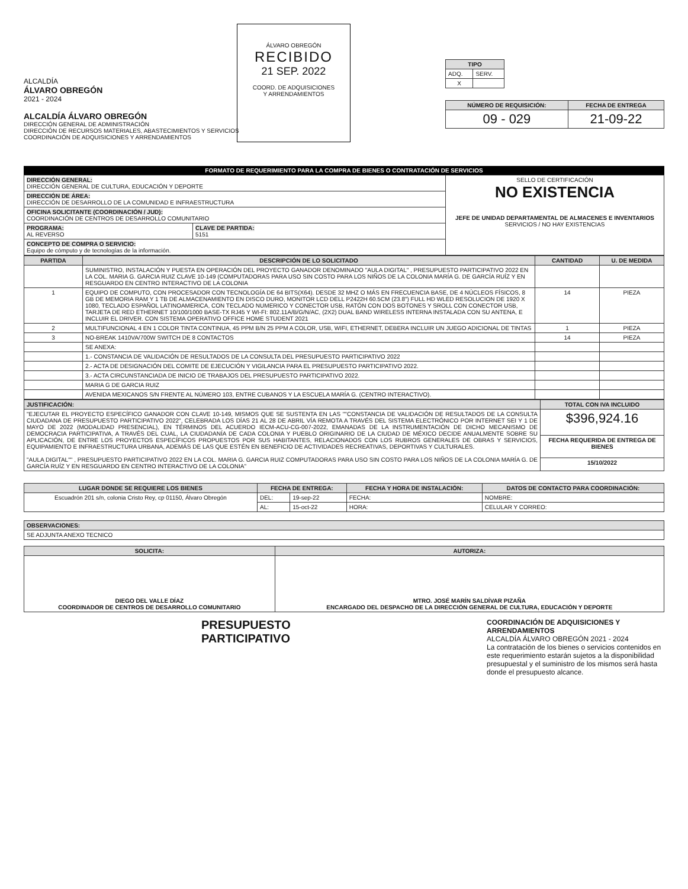ALCALDÍA
ÁLVARO OBREGÓN
2021 - 2024
ALCALDÍA ÁLVARO OBREGÓN
DIRECCIÓN GENERAL DE ADMINISTRACIÓN
DIRECCIÓN DE RECURSOS MATERIALES, ABASTECIMIENTOS Y SERVICIOS
COORDINACIÓN DE ADQUISICIONES Y ARRENDAMIENTOS
ÁLVARO OBREGÓN
RECIBIDO
21 SEP. 2022
COORD. DE ADQUISICIONES
Y ARRENDAMIENTOS
| TIPO | |
| --- | --- |
| ADQ. | SERV. |
| X | |
| NÚMERO DE REQUISICIÓN: | FECHA DE ENTREGA |
| --- | --- |
| 09 - 029 | 21-09-22 |
FORMATO DE REQUERIMIENTO PARA LA COMPRA DE BIENES O CONTRATACIÓN DE SERVICIOS
| DIRECCIÓN GENERAL: DIRECCIÓN GENERAL DE CULTURA, EDUCACIÓN Y DEPORTE | | SELLO DE CERTIFICACIÓN NO EXISTENCIA JEFE DE UNIDAD DEPARTAMENTAL DE ALMACENES E INVENTARIOS SERVICIOS / NO HAY EXISTENCIAS |
| DIRECCIÓN DE ÁREA: DIRECCIÓN DE DESARROLLO DE LA COMUNIDAD E INFRAESTRUCTURA | | |
| OFICINA SOLICITANTE (COORDINACIÓN / JUD): COORDINACIÓN DE CENTROS DE DESARROLLO COMUNITARIO | | |
| PROGRAMA: AL REVERSO | CLAVE DE PARTIDA: 5151 | |
| CONCEPTO DE COMPRA O SERVICIO: Equipo de cómputo y de tecnologías de la información. | | |
| PARTIDA | DESCRIPCIÓN DE LO SOLICITADO | CANTIDAD | U. DE MEDIDA |
| --- | --- | --- | --- |
| | SUMINISTRO, INSTALACIÓN Y PUESTA EN OPERACIÓN DEL PROYECTO GANADOR DENOMINADO "AULA DIGITAL" , PRESUPUESTO PARTICIPATIVO 2022 EN LA COL. MARIA G. GARCIA RUIZ CLAVE 10-149 (COMPUTADORAS PARA USO SIN COSTO PARA LOS NIÑOS DE LA COLONIA MARÍA G. DE GARCÍA RUÍZ Y EN RESGUARDO EN CENTRO INTERACTIVO DE LA COLONIA | | |
| 1 | EQUIPO DE COMPUTO, CON PROCESADOR CON TECNOLOGÍA DE 64 BITS(X64). DESDE 32 MHZ O MÁS EN FRECUENCIA BASE, DE 4 NÚCLEOS FÍSICOS, 8 GB DE MEMORIA RAM Y 1 TB DE ALMACENAMIENTO EN DISCO DURO, MONITOR LCD DELL P2422H 60.5CM (23.8") FULL HD WLED RESOLUCION DE 1920 X 1080, TECLADO ESPAÑOL LATINOAMERICA, CON TECLADO NUMERICO Y CONECTOR USB, RATÓN CON DOS BOTONES Y SROLL CON CONECTOR USB, TARJETA DE RED ETHERNET 10/100/1000 BASE-TX RJ45 Y WI-FI: 802.11A/B/G/N/AC, (2X2) DUAL BAND WIRELESS INTERNA INSTALADA CON SU ANTENA, E INCLUIR EL DRIVER. CON SISTEMA OPERATIVO OFFICE HOME STUDENT 2021 | 14 | PIEZA |
| 2 | MULTIFUNCIONAL 4 EN 1 COLOR TINTA CONTINUA, 45 PPM B/N 25 PPM A COLOR, USB, WIFI, ETHERNET, DEBERA INCLUIR UN JUEGO ADICIONAL DE TINTAS | 1 | PIEZA |
| 3 | NO-BREAK 1410VA/700W SWITCH DE 8 CONTACTOS | 14 | PIEZA |
| | SE ANEXA: | | |
| | 1.- CONSTANCIA DE VALIDACIÓN DE RESULTADOS DE LA CONSULTA DEL PRESUPUESTO PARTICIPATIVO 2022 | | |
| | 2.- ACTA DE DESIGNACIÓN DEL COMITE DE EJECUCIÓN Y VIGILANCIA PARA EL PRESUPUESTO PARTICIPATIVO 2022. | | |
| | 3.- ACTA CIRCUNSTANCIADA DE INICIO DE TRABAJOS DEL PRESUPUESTO PARTICIPATIVO 2022. | | |
| | MARIA G DE GARCIA RUIZ | | |
| | AVENIDA MEXICANOS S/N FRENTE AL NÚMERO 103, ENTRE CUBANOS Y LA ESCUELA MARÍA G. (CENTRO INTERACTIVO). | | |
| JUSTIFICACIÓN: | TOTAL CON IVA INCLUIDO |
| --- | --- |
| "EJECUTAR EL PROYECTO ESPECÍFICO GANADOR CON CLAVE 10-149, MISMOS QUE SE SUSTENTA EN LAS ""CONSTANCIA DE VALIDACIÓN DE RESULTADOS DE LA CONSULTA CIUDADANA DE PRESUPUESTO PARTICIPATIVO 2022", CELEBRADA LOS DÍAS 21 AL 28 DE ABRIL VÍA REMOTA A TRAVÉS DEL SISTEMA ELECTRÓNICO POR INTERNET SEI Y 1 DE MAYO DE 2022 (MODALIDAD PRESENCIAL), EN TÉRMINOS DEL ACUERDO IECM-ACU-CG-007-2022, EMANADAS DE LA INSTRUMENTACIÓN DE DICHO MECANISMO DE DEMOCRACIA PARTICIPATIVA, A TRAVÉS DEL CUAL, LA CIUDADANÍA DE CADA COLONIA Y PUEBLO ORIGINARIO DE LA CIUDAD DE MÉXICO DECIDE ANUALMENTE SOBRE SU APLICACIÓN, DE ENTRE LOS PROYECTOS ESPECÍFICOS PROPUESTOS POR SUS HABITANTES, RELACIONADOS CON LOS RUBROS GENERALES DE OBRAS Y SERVICIOS, EQUIPAMIENTO E INFRAESTRUCTURA URBANA, ADEMÁS DE LAS QUE ESTÉN EN BENEFICIO DE ACTIVIDADES RECREATIVAS, DEPORTIVAS Y CULTURALES. "AULA DIGITAL"" , PRESUPUESTO PARTICIPATIVO 2022 EN LA COL. MARIA G. GARCIA RUIZ COMPUTADORAS PARA USO SIN COSTO PARA LOS NIÑOS DE LA COLONIA MARÍA G. DE GARCÍA RUÍZ Y EN RESGUARDO EN CENTRO INTERACTIVO DE LA COLONIA" | $396,924.16 |
| | FECHA REQUERIDA DE ENTREGA DE BIENES |
| | 15/10/2022 |
| LUGAR DONDE SE REQUIERE LOS BIENES | FECHA DE ENTREGA: | | FECHA Y HORA DE INSTALACIÓN: | DATOS DE CONTACTO PARA COORDINACIÓN: |
| --- | --- | --- | --- | --- |
| Escuadrón 201 s/n, colonia Cristo Rey, cp 01150, Álvaro Obregón | DEL: | 19-sep-22 | FECHA: | NOMBRE: |
| | AL: | 15-oct-22 | HORA: | CELULAR Y CORREO: |
| OBSERVACIONES: |
| --- |
| SE ADJUNTA ANEXO TECNICO |
| SOLICITA: | AUTORIZA: |
| --- | --- |
| DIEGO DEL VALLE DÍAZ COORDINADOR DE CENTROS DE DESARROLLO COMUNITARIO | MTRO. JOSÉ MARÍN SALDÍVAR PIZAÑA ENCARGADO DEL DESPACHO DE LA DIRECCIÓN GENERAL DE CULTURA, EDUCACIÓN Y DEPORTE |
PRESUPUESTO
PARTICIPATIVO
COORDINACIÓN DE ADQUISICIONES Y ARRENDAMIENTOS
ALCALDÍA ÁLVARO OBREGÓN 2021 - 2024
La contratación de los bienes o servicios contenidos en este requerimiento estarán sujetos a la disponibilidad presupuestal y el suministro de los mismos será hasta donde el presupuesto alcance.